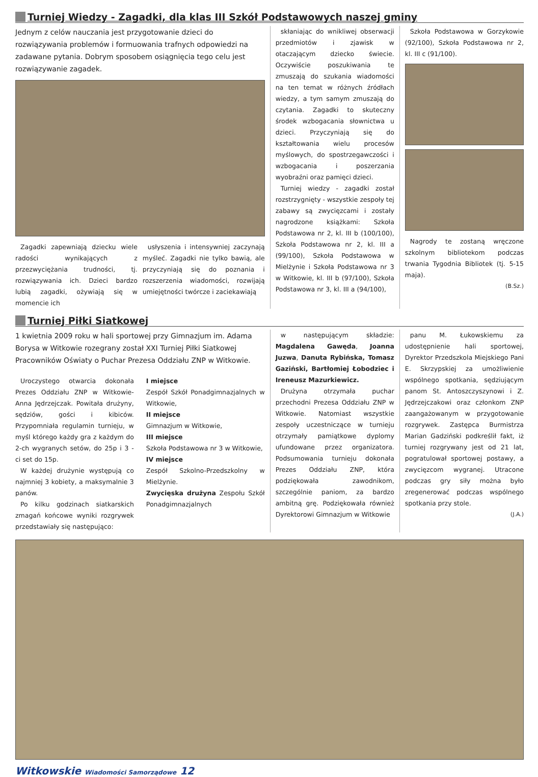Turniej Wiedzy - Zagadki, dla klas III Szkół Podstawowych naszej gminy
Jednym z celów nauczania jest przygotowanie dzieci do rozwiązywania problemów i formuowania trafnych odpowiedzi na zadawane pytania. Dobrym sposobem osiągnięcia tego celu jest rozwiązywanie zagadek.
Zagadki zapewniają dziecku wiele radości wynikających z przezwyciężania trudności, tj. rozwiązywania ich. Dzieci bardzo lubią zagadki, ożywiają się w momencie ich
usłyszenia i intensywniej zaczynają myśleć. Zagadki nie tylko bawią, ale przyczyniają się do poznania i rozszerzenia wiadomości, rozwijają umiejętności twórcze i zaciekawiają
skłaniając do wnikliwej obserwacji przedmiotów i zjawisk w otaczającym dziecko świecie. Oczywiście poszukiwania te zmuszają do szukania wiadomości na ten temat w różnych źródłach wiedzy, a tym samym zmuszają do czytania. Zagadki to skuteczny środek wzbogacania słownictwa u dzieci. Przyczyniają się do kształtowania wielu procesów myślowych, do spostrzegawczości i wzbogacania i poszerzania wyobraźni oraz pamięci dzieci.
Turniej wiedzy - zagadki został rozstrzygnięty - wszystkie zespoły tej zabawy są zwycięzcami i zostały nagrodzone książkami: Szkoła Podstawowa nr 2, kl. III b (100/100), Szkoła Podstawowa nr 2, kl. III a (99/100), Szkoła Podstawowa w Mielżynie i Szkoła Podstawowa nr 3 w Witkowie, kl. III b (97/100), Szkoła Podstawowa nr 3, kl. III a (94/100),
Szkoła Podstawowa w Gorzykowie (92/100), Szkoła Podstawowa nr 2, kl. III c (91/100).
Nagrody te zostaną wręczone szkolnym bibliotekom podczas trwania Tygodnia Bibliotek (tj. 5-15 maja).
(B.Sz.)
Turniej Piłki Siatkowej
1 kwietnia 2009 roku w hali sportowej przy Gimnazjum im. Adama Borysa w Witkowie rozegrany został XXI Turniej Piłki Siatkowej Pracowników Oświaty o Puchar Prezesa Oddziału ZNP w Witkowie.
Uroczystego otwarcia dokonała Prezes Oddziału ZNP w Witkowie-Anna Jędrzejczak. Powitała drużyny, sędziów, gości i kibiców. Przypomniała regulamin turnieju, w myśl którego każdy gra z każdym do 2-ch wygranych setów, do 25p i 3 - ci set do 15p.
W każdej drużynie występują co najmniej 3 kobiety, a maksymalnie 3 panów.
Po kilku godzinach siatkarskich zmagań końcowe wyniki rozgrywek przedstawiały się następująco:
I miejsce
Zespół Szkół Ponadgimnazjalnych w Witkowie,
II miejsce
Gimnazjum w Witkowie,
III miejsce
Szkoła Podstawowa nr 3 w Witkowie,
IV miejsce
Zespół Szkolno-Przedszkolny w Mielżynie.
Zwycięska drużyna Zespołu Szkół Ponadgimnazjalnych
w następującym składzie: Magdalena Gawęda, Joanna Juzwa, Danuta Rybińska, Tomasz Gaziński, Bartłomiej Łobodziec i Ireneusz Mazurkiewicz.
Drużyna otrzymała puchar przechodni Prezesa Oddziału ZNP w Witkowie. Natomiast wszystkie zespoły uczestniczące w turnieju otrzymały pamiątkowe dyplomy ufundowane przez organizatora. Podsumowania turnieju dokonała Prezes Oddziału ZNP, która podziękowała zawodnikom, szczególnie paniom, za bardzo ambitną grę. Podziękowała również Dyrektorowi Gimnazjum w Witkowie
panu M. Łukowskiemu za udostępnienie hali sportowej, Dyrektor Przedszkola Miejskiego Pani E. Skrzypskiej za umożliwienie wspólnego spotkania, sędziującym panom St. Antoszczyszynowi i Z. Jędrzejczakowi oraz członkom ZNP zaangażowanym w przygotowanie rozgrywek. Zastępca Burmistrza Marian Gadziński podkreślił fakt, iż turniej rozgrywany jest od 21 lat, pogratulował sportowej postawy, a zwycięzcom wygranej. Utracone podczas gry siły można było zregenerować podczas wspólnego spotkania przy stole.
(J.A.)
Witkowskie Wiadomości Samorządowe 12